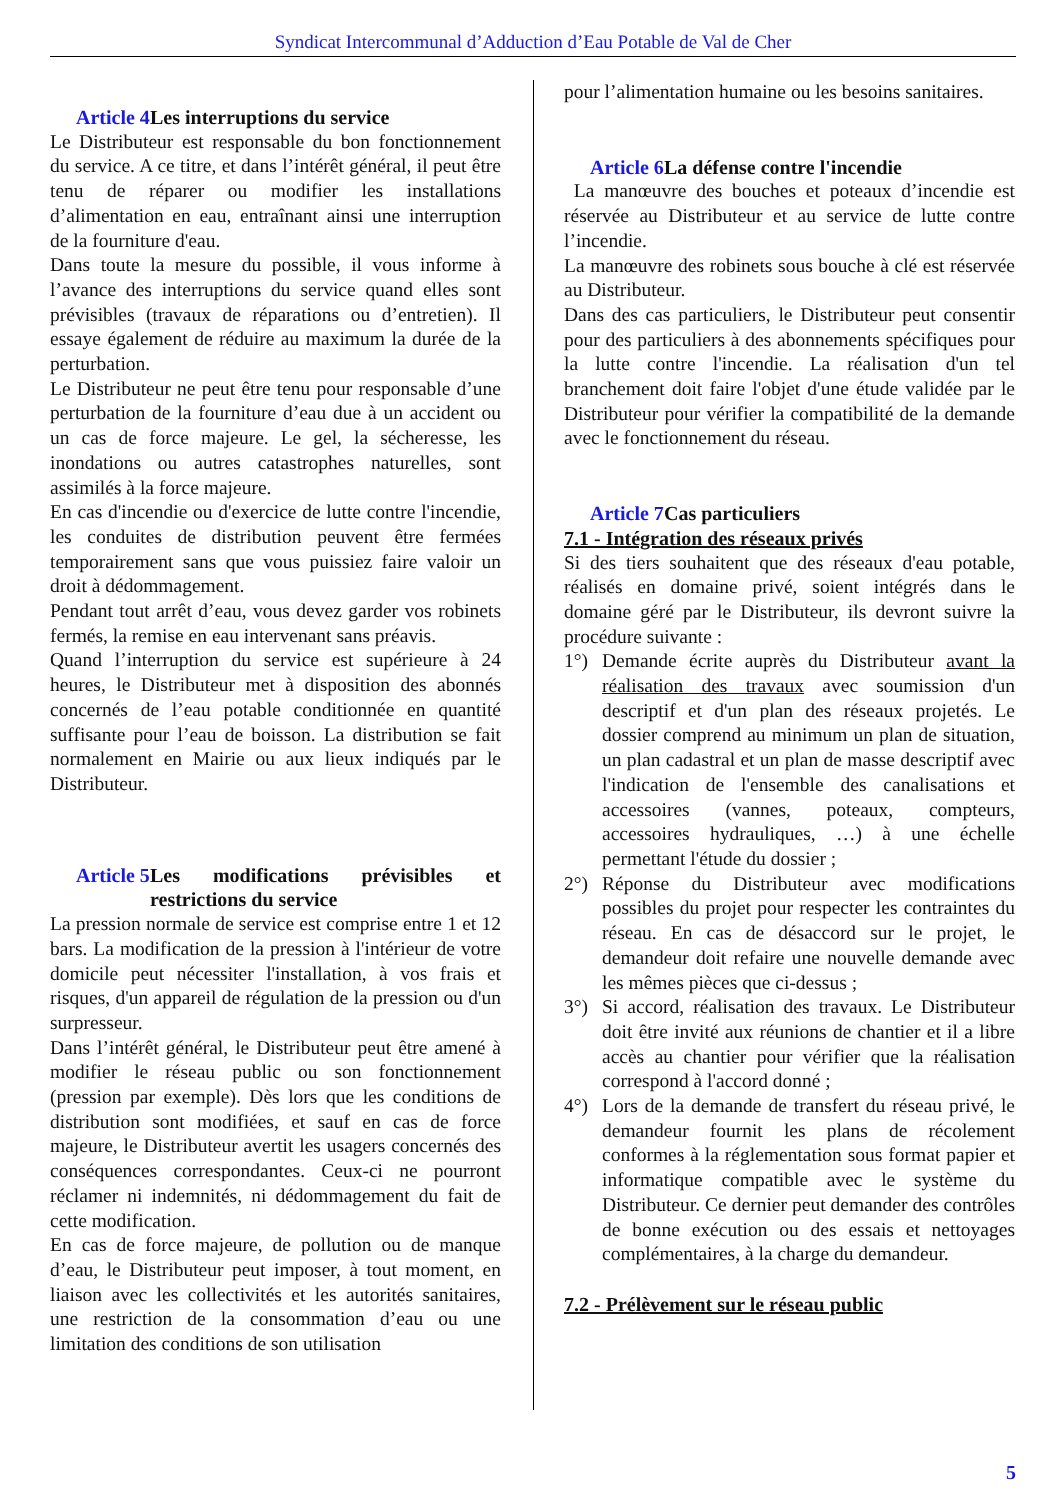Syndicat Intercommunal d’Adduction d’Eau Potable de Val de Cher
Article 4 Les interruptions du service
Le Distributeur est responsable du bon fonctionnement du service. A ce titre, et dans l’intérêt général, il peut être tenu de réparer ou modifier les installations d’alimentation en eau, entraînant ainsi une interruption de la fourniture d'eau.
Dans toute la mesure du possible, il vous informe à l’avance des interruptions du service quand elles sont prévisibles (travaux de réparations ou d’entretien). Il essaye également de réduire au maximum la durée de la perturbation.
Le Distributeur ne peut être tenu pour responsable d’une perturbation de la fourniture d’eau due à un accident ou un cas de force majeure. Le gel, la sécheresse, les inondations ou autres catastrophes naturelles, sont assimilés à la force majeure.
En cas d'incendie ou d'exercice de lutte contre l'incendie, les conduites de distribution peuvent être fermées temporairement sans que vous puissiez faire valoir un droit à dédommagement.
Pendant tout arrêt d’eau, vous devez garder vos robinets fermés, la remise en eau intervenant sans préavis.
Quand l’interruption du service est supérieure à 24 heures, le Distributeur met à disposition des abonnés concernés de l’eau potable conditionnée en quantité suffisante pour l’eau de boisson. La distribution se fait normalement en Mairie ou aux lieux indiqués par le Distributeur.
Article 5 Les modifications prévisibles et restrictions du service
La pression normale de service est comprise entre 1 et 12 bars. La modification de la pression à l'intérieur de votre domicile peut nécessiter l'installation, à vos frais et risques, d'un appareil de régulation de la pression ou d'un surpresseur.
Dans l’intérêt général, le Distributeur peut être amené à modifier le réseau public ou son fonctionnement (pression par exemple). Dès lors que les conditions de distribution sont modifiées, et sauf en cas de force majeure, le Distributeur avertit les usagers concernés des conséquences correspondantes. Ceux-ci ne pourront réclamer ni indemnités, ni dédommagement du fait de cette modification.
En cas de force majeure, de pollution ou de manque d’eau, le Distributeur peut imposer, à tout moment, en liaison avec les collectivités et les autorités sanitaires, une restriction de la consommation d’eau ou une limitation des conditions de son utilisation
pour l’alimentation humaine ou les besoins sanitaires.
Article 6 La défense contre l'incendie
La manœuvre des bouches et poteaux d’incendie est réservée au Distributeur et au service de lutte contre l’incendie.
La manœuvre des robinets sous bouche à clé est réservée au Distributeur.
Dans des cas particuliers, le Distributeur peut consentir pour des particuliers à des abonnements spécifiques pour la lutte contre l'incendie. La réalisation d'un tel branchement doit faire l'objet d'une étude validée par le Distributeur pour vérifier la compatibilité de la demande avec le fonctionnement du réseau.
Article 7 Cas particuliers
7.1 - Intégration des réseaux privés
Si des tiers souhaitent que des réseaux d'eau potable, réalisés en domaine privé, soient intégrés dans le domaine géré par le Distributeur, ils devront suivre la procédure suivante :
1°) Demande écrite auprès du Distributeur avant la réalisation des travaux avec soumission d'un descriptif et d'un plan des réseaux projetés. Le dossier comprend au minimum un plan de situation, un plan cadastral et un plan de masse descriptif avec l'indication de l'ensemble des canalisations et accessoires (vannes, poteaux, compteurs, accessoires hydrauliques, …) à une échelle permettant l'étude du dossier ;
2°) Réponse du Distributeur avec modifications possibles du projet pour respecter les contraintes du réseau. En cas de désaccord sur le projet, le demandeur doit refaire une nouvelle demande avec les mêmes pièces que ci-dessus ;
3°) Si accord, réalisation des travaux. Le Distributeur doit être invité aux réunions de chantier et il a libre accès au chantier pour vérifier que la réalisation correspond à l'accord donné ;
4°) Lors de la demande de transfert du réseau privé, le demandeur fournit les plans de récolement conformes à la réglementation sous format papier et informatique compatible avec le système du Distributeur. Ce dernier peut demander des contrôles de bonne exécution ou des essais et nettoyages complémentaires, à la charge du demandeur.
7.2 - Prélèvement sur le réseau public
5